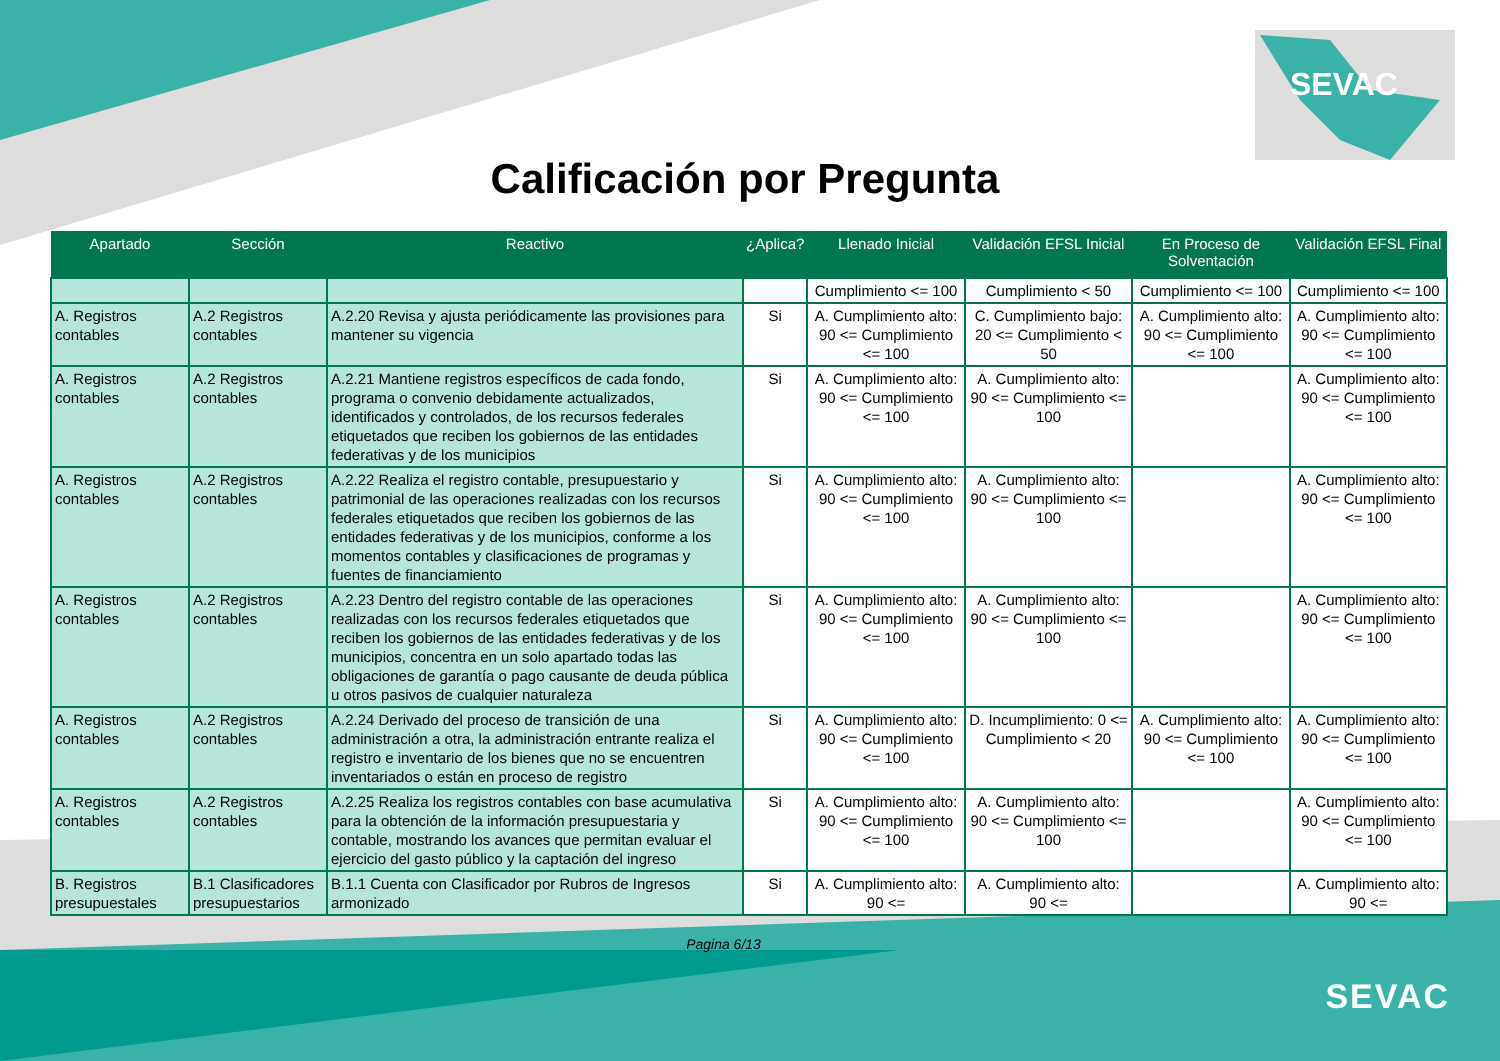SEVAC
Calificación por Pregunta
| Apartado | Sección | Reactivo | ¿Aplica? | Llenado Inicial | Validación EFSL Inicial | En Proceso de Solventación | Validación EFSL Final |
| --- | --- | --- | --- | --- | --- | --- | --- |
| | | | | Cumplimiento <= 100 | Cumplimiento < 50 | Cumplimiento <= 100 | Cumplimiento <= 100 |
| A. Registros contables | A.2 Registros contables | A.2.20 Revisa y ajusta periódicamente las provisiones para mantener su vigencia | Si | A. Cumplimiento alto: 90 <= Cumplimiento <= 100 | C. Cumplimiento bajo: 20 <= Cumplimiento < 50 | A. Cumplimiento alto: 90 <= Cumplimiento <= 100 | A. Cumplimiento alto: 90 <= Cumplimiento <= 100 |
| A. Registros contables | A.2 Registros contables | A.2.21 Mantiene registros específicos de cada fondo, programa o convenio debidamente actualizados, identificados y controlados, de los recursos federales etiquetados que reciben los gobiernos de las entidades federativas y de los municipios | Si | A. Cumplimiento alto: 90 <= Cumplimiento <= 100 | A. Cumplimiento alto: 90 <= Cumplimiento <= 100 | | A. Cumplimiento alto: 90 <= Cumplimiento <= 100 |
| A. Registros contables | A.2 Registros contables | A.2.22 Realiza el registro contable, presupuestario y patrimonial de las operaciones realizadas con los recursos federales etiquetados que reciben los gobiernos de las entidades federativas y de los municipios, conforme a los momentos contables y clasificaciones de programas y fuentes de financiamiento | Si | A. Cumplimiento alto: 90 <= Cumplimiento <= 100 | A. Cumplimiento alto: 90 <= Cumplimiento <= 100 | | A. Cumplimiento alto: 90 <= Cumplimiento <= 100 |
| A. Registros contables | A.2 Registros contables | A.2.23 Dentro del registro contable de las operaciones realizadas con los recursos federales etiquetados que reciben los gobiernos de las entidades federativas y de los municipios, concentra en un solo apartado todas las obligaciones de garantía o pago causante de deuda pública u otros pasivos de cualquier naturaleza | Si | A. Cumplimiento alto: 90 <= Cumplimiento <= 100 | A. Cumplimiento alto: 90 <= Cumplimiento <= 100 | | A. Cumplimiento alto: 90 <= Cumplimiento <= 100 |
| A. Registros contables | A.2 Registros contables | A.2.24 Derivado del proceso de transición de una administración a otra, la administración entrante realiza el registro e inventario de los bienes que no se encuentren inventariados o están en proceso de registro | Si | A. Cumplimiento alto: 90 <= Cumplimiento <= 100 | D. Incumplimiento: 0 <= Cumplimiento < 20 | A. Cumplimiento alto: 90 <= Cumplimiento <= 100 | A. Cumplimiento alto: 90 <= Cumplimiento <= 100 |
| A. Registros contables | A.2 Registros contables | A.2.25 Realiza los registros contables con base acumulativa para la obtención de la información presupuestaria y contable, mostrando los avances que permitan evaluar el ejercicio del gasto público y la captación del ingreso | Si | A. Cumplimiento alto: 90 <= Cumplimiento <= 100 | A. Cumplimiento alto: 90 <= Cumplimiento <= 100 | | A. Cumplimiento alto: 90 <= Cumplimiento <= 100 |
| B. Registros presupuestales | B.1 Clasificadores presupuestarios | B.1.1 Cuenta con Clasificador por Rubros de Ingresos armonizado | Si | A. Cumplimiento alto: 90 <= | A. Cumplimiento alto: 90 <= | | A. Cumplimiento alto: 90 <= |
Pagina 6/13
SEVAC